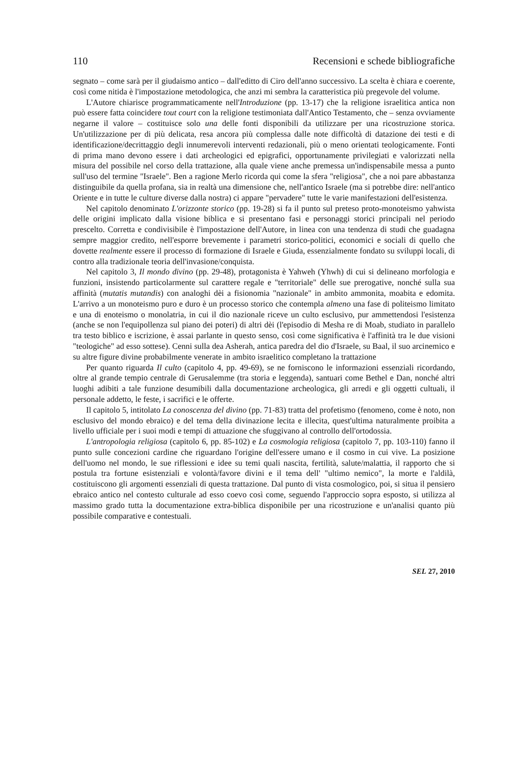110 Recensioni e schede bibliografiche
segnato – come sarà per il giudaismo antico – dall'editto di Ciro dell'anno successivo. La scelta è chiara e coerente, così come nitida è l'impostazione metodologica, che anzi mi sembra la caratteristica più pregevole del volume.
L'Autore chiarisce programmaticamente nell'Introduzione (pp. 13-17) che la religione israelitica antica non può essere fatta coincidere tout court con la religione testimoniata dall'Antico Testamento, che – senza ovviamente negarne il valore – costituisce solo una delle fonti disponibili da utilizzare per una ricostruzione storica. Un'utilizzazione per di più delicata, resa ancora più complessa dalle note difficoltà di datazione dei testi e di identificazione/decrittaggio degli innumerevoli interventi redazionali, più o meno orientati teologicamente. Fonti di prima mano devono essere i dati archeologici ed epigrafici, opportunamente privilegiati e valorizzati nella misura del possibile nel corso della trattazione, alla quale viene anche premessa un'indispensabile messa a punto sull'uso del termine "Israele". Ben a ragione Merlo ricorda qui come la sfera "religiosa", che a noi pare abbastanza distinguibile da quella profana, sia in realtà una dimensione che, nell'antico Israele (ma si potrebbe dire: nell'antico Oriente e in tutte le culture diverse dalla nostra) ci appare "pervadere" tutte le varie manifestazioni dell'esistenza.
Nel capitolo denominato L'orizzonte storico (pp. 19-28) si fa il punto sul preteso proto-monoteismo yahwista delle origini implicato dalla visione biblica e si presentano fasi e personaggi storici principali nel periodo prescelto. Corretta e condivisibile è l'impostazione dell'Autore, in linea con una tendenza di studi che guadagna sempre maggior credito, nell'esporre brevemente i parametri storico-politici, economici e sociali di quello che dovette realmente essere il processo di formazione di Israele e Giuda, essenzialmente fondato su sviluppi locali, di contro alla tradizionale teoria dell'invasione/conquista.
Nel capitolo 3, Il mondo divino (pp. 29-48), protagonista è Yahweh (Yhwh) di cui si delineano morfologia e funzioni, insistendo particolarmente sul carattere regale e "territoriale" delle sue prerogative, nonché sulla sua affinità (mutatis mutandis) con analoghi dèi a fisionomia "nazionale" in ambito ammonita, moabita e edomita. L'arrivo a un monoteismo puro e duro è un processo storico che contempla almeno una fase di politeismo limitato e una di enoteismo o monolatria, in cui il dio nazionale riceve un culto esclusivo, pur ammettendosi l'esistenza (anche se non l'equipollenza sul piano dei poteri) di altri dèi (l'episodio di Mesha re di Moab, studiato in parallelo tra testo biblico e iscrizione, è assai parlante in questo senso, così come significativa è l'affinità tra le due visioni "teologiche" ad esso sottese). Cenni sulla dea Asherah, antica paredra del dio d'Israele, su Baal, il suo arcinemico e su altre figure divine probabilmente venerate in ambito israelitico completano la trattazione
Per quanto riguarda Il culto (capitolo 4, pp. 49-69), se ne forniscono le informazioni essenziali ricordando, oltre al grande tempio centrale di Gerusalemme (tra storia e leggenda), santuari come Bethel e Dan, nonché altri luoghi adibiti a tale funzione desumibili dalla documentazione archeologica, gli arredi e gli oggetti cultuali, il personale addetto, le feste, i sacrifici e le offerte.
Il capitolo 5, intitolato La conoscenza del divino (pp. 71-83) tratta del profetismo (fenomeno, come è noto, non esclusivo del mondo ebraico) e del tema della divinazione lecita e illecita, quest'ultima naturalmente proibita a livello ufficiale per i suoi modi e tempi di attuazione che sfuggivano al controllo dell'ortodossia.
L'antropologia religiosa (capitolo 6, pp. 85-102) e La cosmologia religiosa (capitolo 7, pp. 103-110) fanno il punto sulle concezioni cardine che riguardano l'origine dell'essere umano e il cosmo in cui vive. La posizione dell'uomo nel mondo, le sue riflessioni e idee su temi quali nascita, fertilità, salute/malattia, il rapporto che si postula tra fortune esistenziali e volontà/favore divini e il tema dell' "ultimo nemico", la morte e l'aldilà, costituiscono gli argomenti essenziali di questa trattazione. Dal punto di vista cosmologico, poi, si situa il pensiero ebraico antico nel contesto culturale ad esso coevo così come, seguendo l'approccio sopra esposto, si utilizza al massimo grado tutta la documentazione extra-biblica disponibile per una ricostruzione e un'analisi quanto più possibile comparative e contestuali.
SEL 27, 2010